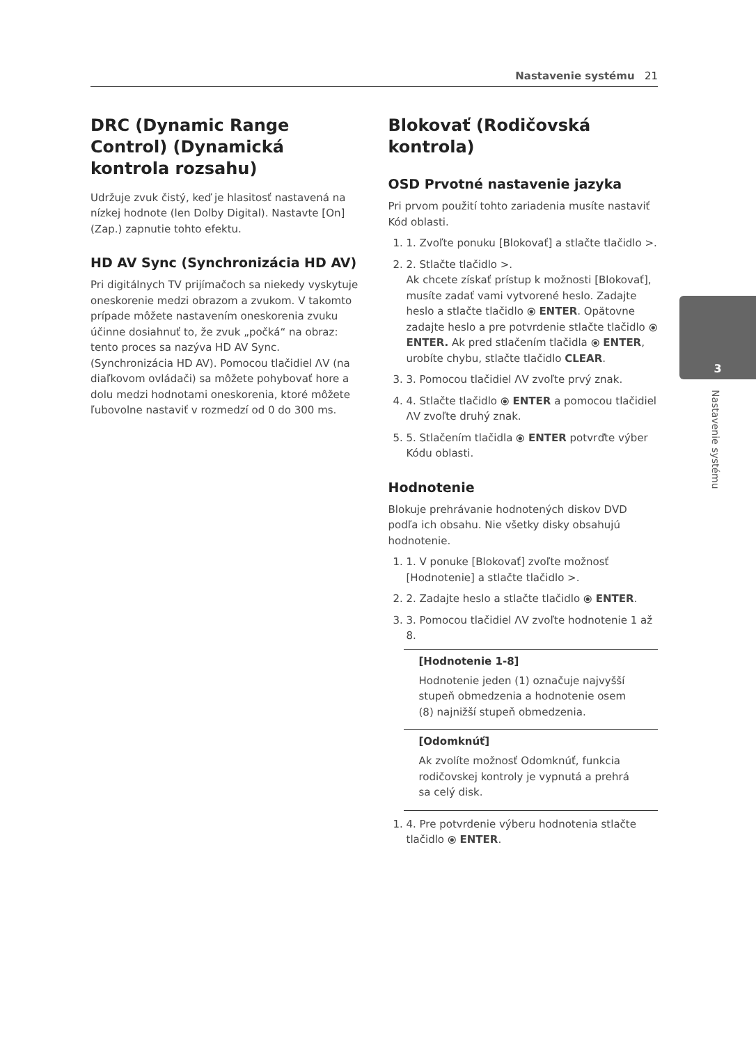Nastavenie systému 21
DRC (Dynamic Range Control) (Dynamická kontrola rozsahu)
Udržuje zvuk čistý, keď je hlasitosť nastavená na nízkej hodnote (len Dolby Digital). Nastavte [On] (Zap.) zapnutie tohto efektu.
HD AV Sync (Synchronizácia HD AV)
Pri digitálnych TV prijímačoch sa niekedy vyskytuje oneskorenie medzi obrazom a zvukom. V takomto prípade môžete nastavením oneskorenia zvuku účinne dosiahnuť to, že zvuk „počká“ na obraz: tento proces sa nazýva HD AV Sync. (Synchronizácia HD AV). Pomocou tlačidiel ΛV (na diaľkovom ovládači) sa môžete pohybovať hore a dolu medzi hodnotami oneskorenia, ktoré môžete ľubovolne nastaviť v rozmedzí od 0 do 300 ms.
Blokovať (Rodičovská kontrola)
OSD Prvotné nastavenie jazyka
Pri prvom použití tohto zariadenia musíte nastaviť Kód oblasti.
1. 1. Zvoľte ponuku [Blokovať] a stlačte tlačidlo >.
2. 2. Stlačte tlačidlo >.
Ak chcete získať prístup k možnosti [Blokovať], musíte zadať vami vytvorené heslo. Zadajte heslo a stlačte tlačidlo ⦿ ENTER. Opätovne zadajte heslo a pre potvrdenie stlačte tlačidlo ⦿ ENTER. Ak pred stlačením tlačidla ⦿ ENTER, urobíte chybu, stlačte tlačidlo CLEAR.
3. 3. Pomocou tlačidiel ΛV zvoľte prvý znak.
4. 4. Stlačte tlačidlo ⦿ ENTER a pomocou tlačidiel ΛV zvoľte druhý znak.
5. 5. Stlačením tlačidla ⦿ ENTER potvrďte výber Kódu oblasti.
Hodnotenie
Blokuje prehrávanie hodnotených diskov DVD podľa ich obsahu. Nie všetky disky obsahujú hodnotenie.
1. 1. V ponuke [Blokovať] zvoľte možnosť [Hodnotenie] a stlačte tlačidlo >.
2. 2. Zadajte heslo a stlačte tlačidlo ⦿ ENTER.
3. 3. Pomocou tlačidiel ΛV zvoľte hodnotenie 1 až 8.
[Hodnotenie 1-8]
Hodnotenie jeden (1) označuje najvyšší stupeň obmedzenia a hodnotenie osem (8) najnižší stupeň obmedzenia.
[Odomknúť]
Ak zvolíte možnosť Odomknúť, funkcia rodičovskej kontroly je vypnutá a prehrá sa celý disk.
1. 4. Pre potvrdenie výberu hodnotenia stlačte tlačidlo ⦿ ENTER.
3
Nastavenie systému